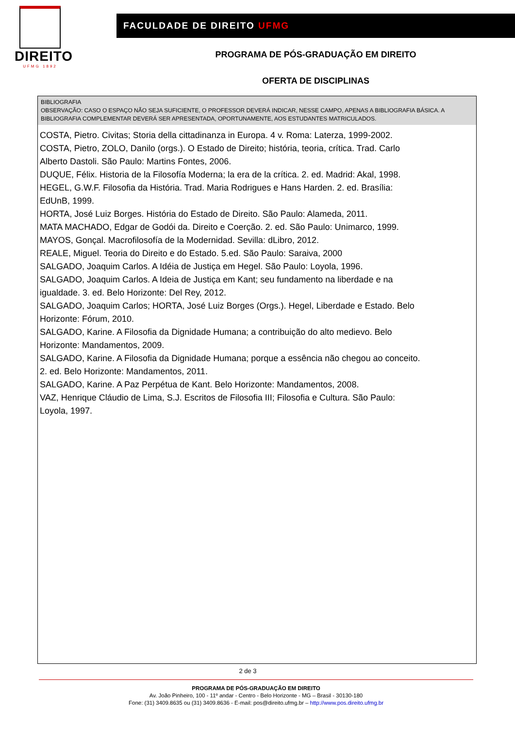DIREITO
UFMG 1892
FACULDADE DE DIREITO UFMG
PROGRAMA DE PÓS-GRADUAÇÃO EM DIREITO
OFERTA DE DISCIPLINAS
BIBLIOGRAFIA
OBSERVAÇÃO: CASO O ESPAÇO NÃO SEJA SUFICIENTE, O PROFESSOR DEVERÁ INDICAR, NESSE CAMPO, APENAS A BIBLIOGRAFIA BÁSICA. A BIBLIOGRAFIA COMPLEMENTAR DEVERÁ SER APRESENTADA, OPORTUNAMENTE, AOS ESTUDANTES MATRICULADOS.
COSTA, Pietro. Civitas; Storia della cittadinanza in Europa. 4 v. Roma: Laterza, 1999-2002.
COSTA, Pietro, ZOLO, Danilo (orgs.). O Estado de Direito; história, teoria, crítica. Trad. Carlo
Alberto Dastoli. São Paulo: Martins Fontes, 2006.
DUQUE, Félix. Historia de la Filosofía Moderna; la era de la crítica. 2. ed. Madrid: Akal, 1998.
HEGEL, G.W.F. Filosofia da História. Trad. Maria Rodrigues e Hans Harden. 2. ed. Brasília:
EdUnB, 1999.
HORTA, José Luiz Borges. História do Estado de Direito. São Paulo: Alameda, 2011.
MATA MACHADO, Edgar de Godói da. Direito e Coerção. 2. ed. São Paulo: Unimarco, 1999.
MAYOS, Gonçal. Macrofilosofía de la Modernidad. Sevilla: dLibro, 2012.
REALE, Miguel. Teoria do Direito e do Estado. 5.ed. São Paulo: Saraiva, 2000
SALGADO, Joaquim Carlos. A Idéia de Justiça em Hegel. São Paulo: Loyola, 1996.
SALGADO, Joaquim Carlos. A Ideia de Justiça em Kant; seu fundamento na liberdade e na
igualdade. 3. ed. Belo Horizonte: Del Rey, 2012.
SALGADO, Joaquim Carlos; HORTA, José Luiz Borges (Orgs.). Hegel, Liberdade e Estado. Belo
Horizonte: Fórum, 2010.
SALGADO, Karine. A Filosofia da Dignidade Humana; a contribuição do alto medievo. Belo
Horizonte: Mandamentos, 2009.
SALGADO, Karine. A Filosofia da Dignidade Humana; porque a essência não chegou ao conceito.
2. ed. Belo Horizonte: Mandamentos, 2011.
SALGADO, Karine. A Paz Perpétua de Kant. Belo Horizonte: Mandamentos, 2008.
VAZ, Henrique Cláudio de Lima, S.J. Escritos de Filosofia III; Filosofia e Cultura. São Paulo:
Loyola, 1997.
2 de 3
PROGRAMA DE PÓS-GRADUAÇÃO EM DIREITO
Av. João Pinheiro, 100 - 11º andar - Centro - Belo Horizonte - MG – Brasil - 30130-180
Fone: (31) 3409.8635 ou (31) 3409.8636 - E-mail: pos@direito.ufmg.br – http://www.pos.direito.ufmg.br